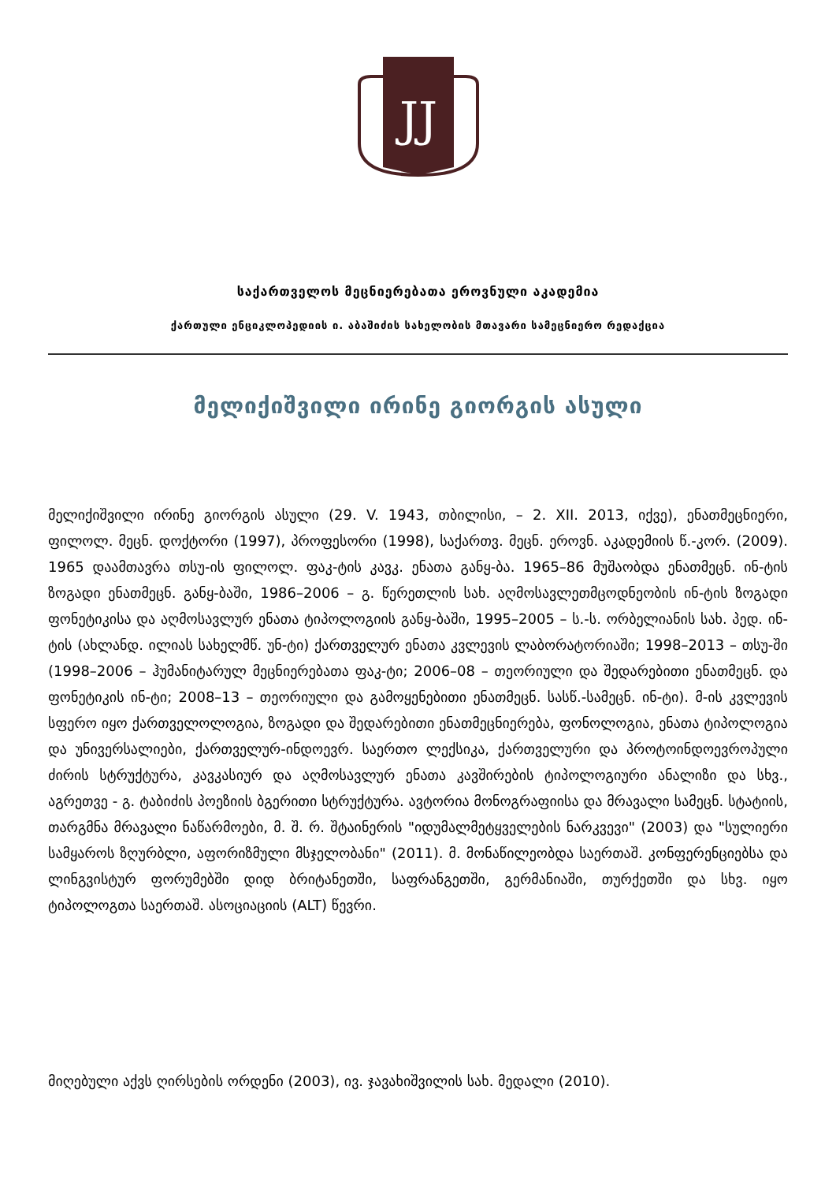JJ
საქართველოს მეცნიერებათა ეროვნული აკადემია
ქართული ენციკლოპედიის ი. აბაშიძის სახელობის მთავარი სამეცნიერო რედაქცია
მელიქიშვილი ირინე გიორგის ასული
მელიქიშვილი ირინე გიორგის ასული (29. V. 1943, თბილისი, – 2. XII. 2013, იქვე), ენათმეცნიერი, ფილოლ. მეცნ. დოქტორი (1997), პროფესორი (1998), საქართვ. მეცნ. ეროვნ. აკადემიის წ.-კორ. (2009). 1965 დაამთავრა თსუ-ის ფილოლ. ფაკ-ტის კავკ. ენათა განყ-ბა. 1965–86 მუშაობდა ენათმეცნ. ინ-ტის ზოგადი ენათმეცნ. განყ-ბაში, 1986–2006 – გ. წერეთლის სახ. აღმოსავლეთმცოდნეობის ინ-ტის ზოგადი ფონეტიკისა და აღმოსავლურ ენათა ტიპოლოგიის განყ-ბაში, 1995–2005 – ს.-ს. ორბელიანის სახ. პედ. ინ-ტის (ახლანდ. ილიას სახელმწ. უნ-ტი) ქართველურ ენათა კვლევის ლაბორატორიაში; 1998–2013 – თსუ-ში (1998–2006 – ჰუმანიტარულ მეცნიერებათა ფაკ-ტი; 2006–08 – თეორიული და შედარებითი ენათმეცნ. და ფონეტიკის ინ-ტი; 2008–13 – თეორიული და გამოყენებითი ენათმეცნ. სასწ.-სამეცნ. ინ-ტი). მ-ის კვლევის სფერო იყო ქართველოლოგია, ზოგადი და შედარებითი ენათმეცნიერება, ფონოლოგია, ენათა ტიპოლოგია და უნივერსალიები, ქართველურ-ინდოევრ. საერთო ლექსიკა, ქართველური და პროტოინდოევროპული ძირის სტრუქტურა, კავკასიურ და აღმოსავლურ ენათა კავშირების ტიპოლოგიური ანალიზი და სხვ., აგრეთვე - გ. ტაბიძის პოეზიის ბგერითი სტრუქტურა. ავტორია მონოგრაფიისა და მრავალი სამეცნ. სტატიის, თარგმნა მრავალი ნაწარმოები, მ. შ. რ. შტაინერის "იდუმალმეტყველების ნარკვევი" (2003) და "სულიერი სამყაროს ზღურბლი, აფორიზმული მსჯელობანი" (2011). მ. მონაწილეობდა საერთაშ. კონფერენციებსა და ლინგვისტურ ფორუმებში დიდ ბრიტანეთში, საფრანგეთში, გერმანიაში, თურქეთში და სხვ. იყო ტიპოლოგთა საერთაშ. ასოციაციის (ALT) წევრი.
მიღებული აქვს ღირსების ორდენი (2003), ივ. ჯავახიშვილის სახ. მედალი (2010).